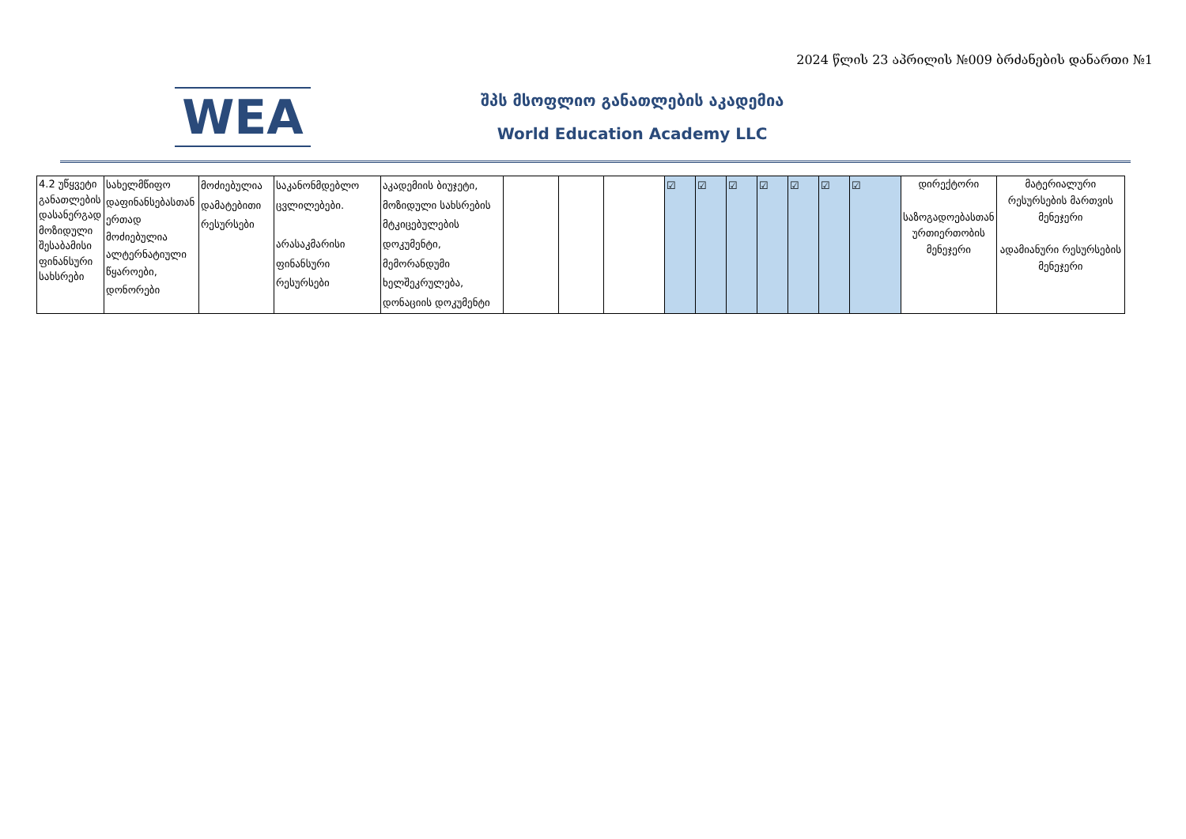2024 წლის 23 აპრილის №009 ბრძანების დანართი №1
WEA
შპს მსოფლიო განათლების აკადემია
World Education Academy LLC
| 4.2 უწყვეტი განათლების დასანერგად მოზიდული შესაბამისი ფინანსური სახსრები | სახელმწიფო დაფინანსებასთან ერთად მოძიებულია ალტერნატიული წყაროები, დონორები | მოძიებულია დამატებითი რესურსები | საკანონმდებლო ცვლილებები. არასაკმარისი ფინანსური რესურსები | აკადემიის ბიუჯეტი, მოზიდული სახსრების მტკიცებულების დოკუმენტი, მემორანდუმი ხელშეკრულება, დონაციის დოკუმენტი | | | | ☑ | ☑ | ☑ | ☑ | ☑ | ☑ | ☑ | დირექტორი საზოგადოებასთან ურთიერთობის მენეჯერი | მატერიალური რესურსების მართვის მენეჯერი ადამიანური რესურსების მენეჯერი |